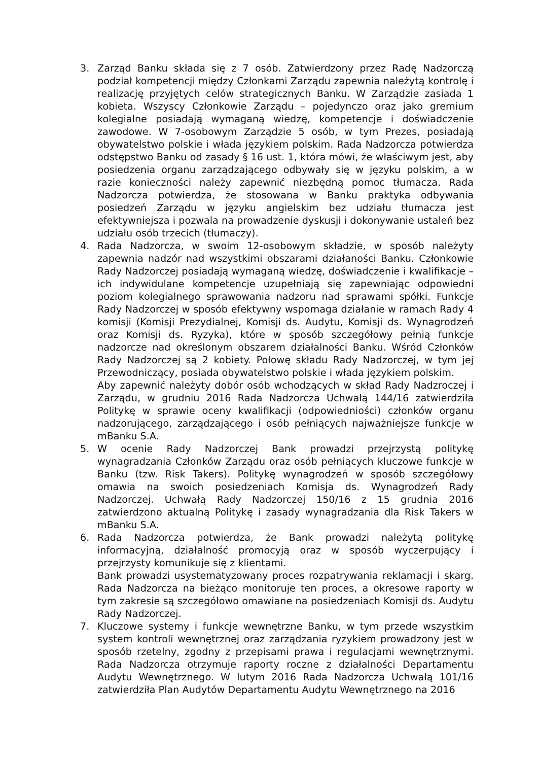3. Zarząd Banku składa się z 7 osób. Zatwierdzony przez Radę Nadzorczą podział kompetencji między Członkami Zarządu zapewnia należytą kontrolę i realizację przyjętych celów strategicznych Banku. W Zarządzie zasiada 1 kobieta. Wszyscy Członkowie Zarządu – pojedynczo oraz jako gremium kolegialne posiadają wymaganą wiedzę, kompetencje i doświadczenie zawodowe. W 7-osobowym Zarządzie 5 osób, w tym Prezes, posiadają obywatelstwo polskie i włada językiem polskim. Rada Nadzorcza potwierdza odstępstwo Banku od zasady § 16 ust. 1, która mówi, że właściwym jest, aby posiedzenia organu zarządzającego odbywały się w języku polskim, a w razie konieczności należy zapewnić niezbędną pomoc tłumacza. Rada Nadzorcza potwierdza, że stosowana w Banku praktyka odbywania posiedzeń Zarządu w języku angielskim bez udziału tłumacza jest efektywniejsza i pozwala na prowadzenie dyskusji i dokonywanie ustaleń bez udziału osób trzecich (tłumaczy).
4. Rada Nadzorcza, w swoim 12-osobowym składzie, w sposób należyty zapewnia nadzór nad wszystkimi obszarami działaności Banku. Członkowie Rady Nadzorczej posiadają wymaganą wiedzę, doświadczenie i kwalifikacje – ich indywidulane kompetencje uzupełniają się zapewniając odpowiedni poziom kolegialnego sprawowania nadzoru nad sprawami spółki. Funkcje Rady Nadzorczej w sposób efektywny wspomaga działanie w ramach Rady 4 komisji (Komisji Prezydialnej, Komisji ds. Audytu, Komisji ds. Wynagrodzeń oraz Komisji ds. Ryzyka), które w sposób szczegółowy pełnią funkcje nadzorcze nad określonym obszarem działalności Banku. Wśród Członków Rady Nadzorczej są 2 kobiety. Połowę składu Rady Nadzorczej, w tym jej Przewodniczący, posiada obywatelstwo polskie i włada językiem polskim.
Aby zapewnić należyty dobór osób wchodzących w skład Rady Nadzroczej i Zarządu, w grudniu 2016 Rada Nadzorcza Uchwałą 144/16 zatwierdziła Politykę w sprawie oceny kwalifikacji (odpowiedniości) członków organu nadzorującego, zarządzającego i osób pełniących najważniejsze funkcje w mBanku S.A.
5. W ocenie Rady Nadzorczej Bank prowadzi przejrzystą politykę wynagradzania Członków Zarządu oraz osób pełniących kluczowe funkcje w Banku (tzw. Risk Takers). Politykę wynagrodzeń w sposób szczegółowy omawia na swoich posiedzeniach Komisja ds. Wynagrodzeń Rady Nadzorczej. Uchwałą Rady Nadzorczej 150/16 z 15 grudnia 2016 zatwierdzono aktualną Politykę i zasady wynagradzania dla Risk Takers w mBanku S.A.
6. Rada Nadzorcza potwierdza, że Bank prowadzi należytą politykę informacyjną, działalność promocyją oraz w sposób wyczerpujący i przejrzysty komunikuje się z klientami.
Bank prowadzi usystematyzowany proces rozpatrywania reklamacji i skarg. Rada Nadzorcza na bieżąco monitoruje ten proces, a okresowe raporty w tym zakresie są szczegółowo omawiane na posiedzeniach Komisji ds. Audytu Rady Nadzorczej.
7. Kluczowe systemy i funkcje wewnętrzne Banku, w tym przede wszystkim system kontroli wewnętrznej oraz zarządzania ryzykiem prowadzony jest w sposób rzetelny, zgodny z przepisami prawa i regulacjami wewnętrznymi. Rada Nadzorcza otrzymuje raporty roczne z działalności Departamentu Audytu Wewnętrznego. W lutym 2016 Rada Nadzorcza Uchwałą 101/16 zatwierdziła Plan Audytów Departamentu Audytu Wewnętrznego na 2016